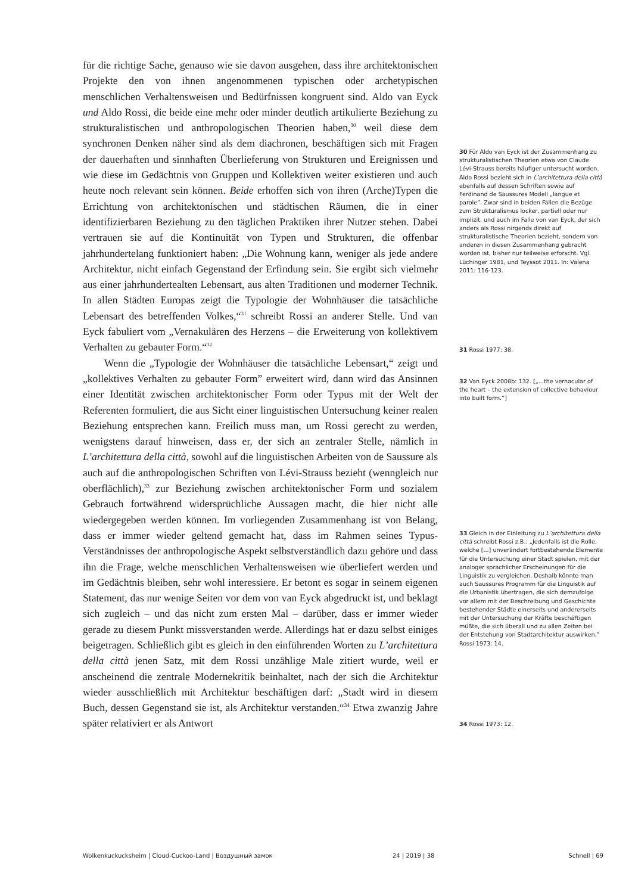für die richtige Sache, genauso wie sie davon ausgehen, dass ihre architektonischen Projekte den von ihnen angenommenen typischen oder archetypischen menschlichen Verhaltensweisen und Bedürfnissen kongruent sind. Aldo van Eyck und Aldo Rossi, die beide eine mehr oder minder deutlich artikulierte Beziehung zu strukturalistischen und anthropologischen Theorien haben,<sup>30</sup> weil diese dem synchronen Denken näher sind als dem diachronen, beschäftigen sich mit Fragen der dauerhaften und sinnhaften Überlieferung von Strukturen und Ereignissen und wie diese im Gedächtnis von Gruppen und Kollektiven weiter existieren und auch heute noch relevant sein können. Beide erhoffen sich von ihren (Arche)Typen die Errichtung von architektonischen und städtischen Räumen, die in einer identifizierbaren Beziehung zu den täglichen Praktiken ihrer Nutzer stehen. Dabei vertrauen sie auf die Kontinuität von Typen und Strukturen, die offenbar jahrhundertelang funktioniert haben: „Die Wohnung kann, weniger als jede andere Architektur, nicht einfach Gegenstand der Erfindung sein. Sie ergibt sich vielmehr aus einer jahrhundertealten Lebensart, aus alten Traditionen und moderner Technik. In allen Städten Europas zeigt die Typologie der Wohnhäuser die tatsächliche Lebensart des betreffenden Volkes,“<sup>31</sup> schreibt Rossi an anderer Stelle. Und van Eyck fabuliert vom „Vernakulären des Herzens – die Erweiterung von kollektivem Verhalten zu gebauter Form.“<sup>32</sup>
Wenn die „Typologie der Wohnhäuser die tatsächliche Lebensart,“ zeigt und „kollektives Verhalten zu gebauter Form” erweitert wird, dann wird das Ansinnen einer Identität zwischen architektonischer Form oder Typus mit der Welt der Referenten formuliert, die aus Sicht einer linguistischen Untersuchung keiner realen Beziehung entsprechen kann. Freilich muss man, um Rossi gerecht zu werden, wenigstens darauf hinweisen, dass er, der sich an zentraler Stelle, nämlich in L’architettura della città, sowohl auf die linguistischen Arbeiten von de Saussure als auch auf die anthropologischen Schriften von Lévi-Strauss bezieht (wenngleich nur oberflächlich),<sup>33</sup> zur Beziehung zwischen architektonischer Form und sozialem Gebrauch fortwährend widersprüchliche Aussagen macht, die hier nicht alle wiedergegeben werden können. Im vorliegenden Zusammenhang ist von Belang, dass er immer wieder geltend gemacht hat, dass im Rahmen seines Typus-Verständnisses der anthropologische Aspekt selbstverständlich dazu gehöre und dass ihn die Frage, welche menschlichen Verhaltensweisen wie überliefert werden und im Gedächtnis bleiben, sehr wohl interessiere. Er betont es sogar in seinem eigenen Statement, das nur wenige Seiten vor dem von van Eyck abgedruckt ist, und beklagt sich zugleich – und das nicht zum ersten Mal – darüber, dass er immer wieder gerade zu diesem Punkt missverstanden werde. Allerdings hat er dazu selbst einiges beigetragen. Schließlich gibt es gleich in den einführenden Worten zu L’architettura della città jenen Satz, mit dem Rossi unzählige Male zitiert wurde, weil er anscheinend die zentrale Modernekritik beinhaltet, nach der sich die Architektur wieder ausschließlich mit Architektur beschäftigen darf: „Stadt wird in diesem Buch, dessen Gegenstand sie ist, als Architektur verstanden.“<sup>34</sup> Etwa zwanzig Jahre später relativiert er als Antwort
30 Für Aldo van Eyck ist der Zusammenhang zu strukturalistischen Theorien etwa von Claude Lévi-Strauss bereits häufiger untersucht worden. Aldo Rossi bezieht sich in L’architettura della città ebenfalls auf dessen Schriften sowie auf Ferdinand de Saussures Modell „langue et parole”. Zwar sind in beiden Fällen die Bezüge zum Strukturalismus locker, partiell oder nur implizit, und auch im Falle von van Eyck, der sich anders als Rossi nirgends direkt auf strukturalistische Theorien bezieht, sondern von anderen in diesen Zusammenhang gebracht worden ist, bisher nur teilweise erforscht. Vgl. Lüchinger 1981, und Teyssot 2011. In: Valena 2011: 116-123.
31 Rossi 1977: 38.
32 Van Eyck 2008b: 132. [„...the vernacular of the heart – the extension of collective behaviour into built form.”]
33 Gleich in der Einleitung zu L’architettura della città schreibt Rossi z.B.: „Jedenfalls ist die Rolle, welche [...] unverändert fortbestehende Elemente für die Untersuchung einer Stadt spielen, mit der analoger sprachlicher Erscheinungen für die Linguistik zu vergleichen. Deshalb könnte man auch Saussures Programm für die Linguistik auf die Urbanistik übertragen, die sich demzufolge vor allem mit der Beschreibung und Geschichte bestehender Städte einerseits und andererseits mit der Untersuchung der Kräfte beschäftigen müßte, die sich überall und zu allen Zeiten bei der Entstehung von Stadtarchitektur auswirken.” Rossi 1973: 14.
34 Rossi 1973: 12.
Wolkenkuckucksheim | Cloud-Cuckoo-Land | Воздушный замок 24 | 2019 | 38 Schnell | 69